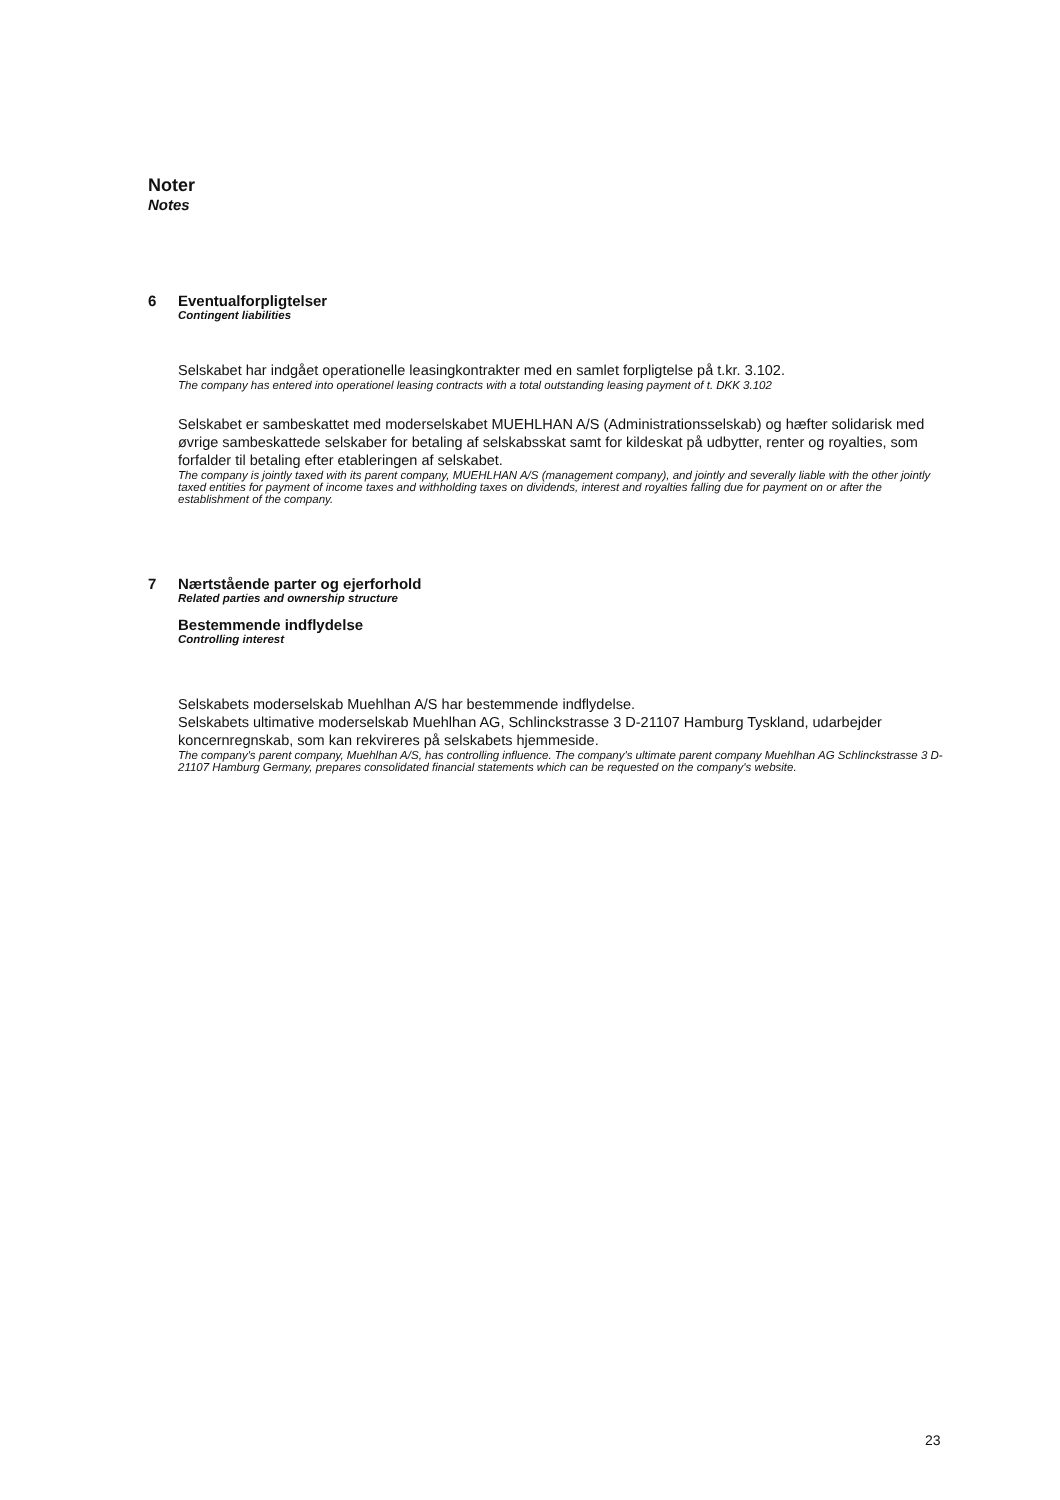Noter
Notes
6
Eventualforpligtelser
Contingent liabilities
Selskabet har indgået operationelle leasingkontrakter med en samlet forpligtelse på t.kr. 3.102.
The company has entered into operationel leasing contracts with a total outstanding leasing payment of t. DKK 3.102
Selskabet er sambeskattet med moderselskabet MUEHLHAN A/S (Administrationsselskab) og hæfter solidarisk med øvrige sambeskattede selskaber for betaling af selskabsskat samt for kildeskat på udbytter, renter og royalties, som forfalder til betaling efter etableringen af selskabet.
The company is jointly taxed with its parent company, MUEHLHAN A/S (management company), and jointly and severally liable with the other jointly taxed entities for payment of income taxes and withholding taxes on dividends, interest and royalties falling due for payment on or after the establishment of the company.
7
Nærtstående parter og ejerforhold
Related parties and ownership structure
Bestemmende indflydelse
Controlling interest
Selskabets moderselskab Muehlhan A/S har bestemmende indflydelse.
Selskabets ultimative moderselskab Muehlhan AG, Schlinckstrasse 3 D-21107 Hamburg Tyskland, udarbejder koncernregnskab, som kan rekvireres på selskabets hjemmeside.
The company's parent company, Muehlhan A/S, has controlling influence. The company's ultimate parent company Muehlhan AG Schlinckstrasse 3 D-21107 Hamburg Germany, prepares consolidated financial statements which can be requested on the company's website.
23